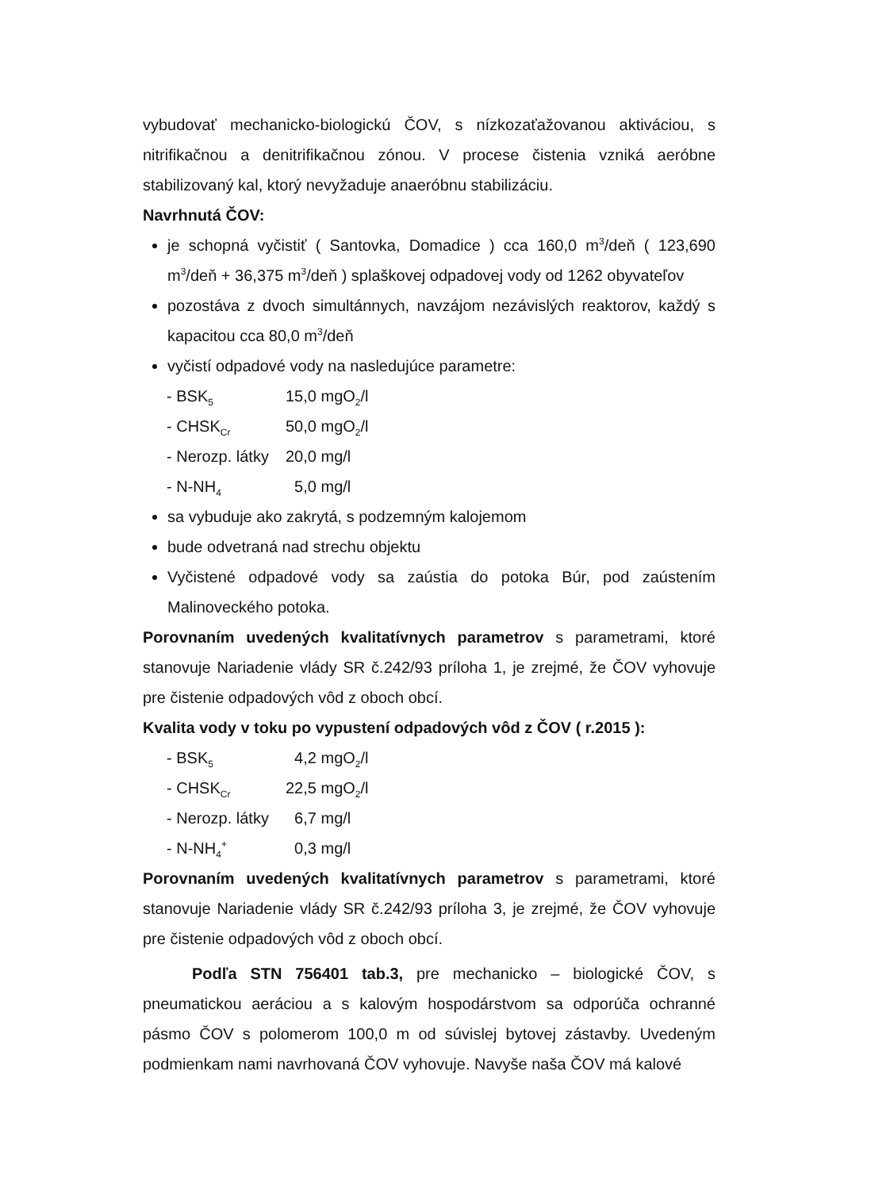vybudovať mechanicko-biologickú ČOV, s nízkozaťažovanou aktiváciou, s nitrifikačnou a denitrifikačnou zónou. V procese čistenia vzniká aeróbne stabilizovaný kal, ktorý nevyžaduje anaeróbnu stabilizáciu.
Navrhnutá ČOV:
je schopná vyčistiť ( Santovka, Domadice ) cca 160,0 m<sup>3</sup>/deň ( 123,690 m<sup>3</sup>/deň + 36,375 m<sup>3</sup>/deň ) splaškovej odpadovej vody od 1262 obyvateľov
pozostáva z dvoch simultánnych, navzájom nezávislých reaktorov, každý s kapacitou cca 80,0 m<sup>3</sup>/deň
vyčistí odpadové vody na nasledujúce parametre:
| - BSK<sub>5</sub> | 15,0 mgO<sub>2</sub>/l |
| - CHSK<sub>Cr</sub> | 50,0 mgO<sub>2</sub>/l |
| - Nerozp. látky | 20,0 mg/l |
| - N-NH<sub>4</sub> | 5,0 mg/l |
sa vybuduje ako zakrytá, s podzemným kalojemom
bude odvetraná nad strechu objektu
Vyčistené odpadové vody sa zaústia do potoka Búr, pod zaústením Malinoveckého potoka.
Porovnaním uvedených kvalitatívnych parametrov s parametrami, ktoré stanovuje Nariadenie vlády SR č.242/93 príloha 1, je zrejmé, že ČOV vyhovuje pre čistenie odpadových vôd z oboch obcí.
Kvalita vody v toku po vypustení odpadových vôd z ČOV ( r.2015 ):
| - BSK<sub>5</sub> | 4,2 mgO<sub>2</sub>/l |
| - CHSK<sub>Cr</sub> | 22,5 mgO<sub>2</sub>/l |
| - Nerozp. látky | 6,7 mg/l |
| - N-NH<sub>4</sub><sup>+</sup> | 0,3 mg/l |
Porovnaním uvedených kvalitatívnych parametrov s parametrami, ktoré stanovuje Nariadenie vlády SR č.242/93 príloha 3, je zrejmé, že ČOV vyhovuje pre čistenie odpadových vôd z oboch obcí.
Podľa STN 756401 tab.3, pre mechanicko – biologické ČOV, s pneumatickou aeráciou a s kalovým hospodárstvom sa odporúča ochranné pásmo ČOV s polomerom 100,0 m od súvislej bytovej zástavby. Uvedeným podmienkam nami navrhovaná ČOV vyhovuje. Navyše naša ČOV má kalové